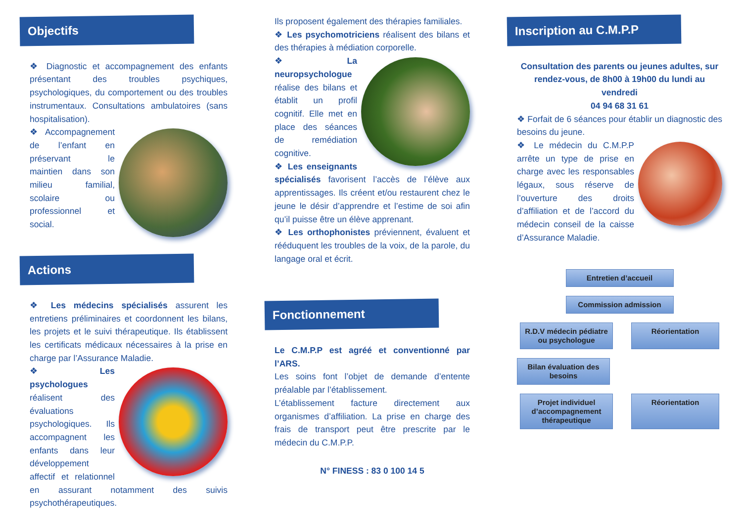Objectifs
❖ Diagnostic et accompagnement des enfants présentant des troubles psychiques, psychologiques, du comportement ou des troubles instrumentaux. Consultations ambulatoires (sans hospitalisation).
❖ Accompagnement de l’enfant en préservant le maintien dans son milieu familial, scolaire ou professionnel et social.
Actions
❖ Les médecins spécialisés assurent les entretiens préliminaires et coordonnent les bilans, les projets et le suivi thérapeutique. Ils établissent les certificats médicaux nécessaires à la prise en charge par l’Assurance Maladie.
❖ Les psychologues réalisent des évaluations psychologiques. Ils accompagnent les enfants dans leur développement affectif et relationnel en assurant notamment des suivis psychothérapeutiques.
Ils proposent également des thérapies familiales.
❖ Les psychomotriciens réalisent des bilans et des thérapies à médiation corporelle.
❖ La neuropsychologue réalise des bilans et établit un profil cognitif. Elle met en place des séances de remédiation cognitive.
❖ Les enseignants spécialisés favorisent l’accès de l’élève aux apprentissages. Ils créent et/ou restaurent chez le jeune le désir d’apprendre et l’estime de soi afin qu’il puisse être un élève apprenant.
❖ Les orthophonistes préviennent, évaluent et rééduquent les troubles de la voix, de la parole, du langage oral et écrit.
Fonctionnement
Le C.M.P.P est agréé et conventionné par l’ARS.
Les soins font l’objet de demande d’entente préalable par l’établissement.
L’établissement facture directement aux organismes d’affiliation. La prise en charge des frais de transport peut être prescrite par le médecin du C.M.P.P.
N° FINESS : 83 0 100 14 5
Inscription au C.M.P.P
Consultation des parents ou jeunes adultes, sur rendez-vous, de 8h00 à 19h00 du lundi au vendredi
04 94 68 31 61
❖ Forfait de 6 séances pour établir un diagnostic des besoins du jeune.
❖ Le médecin du C.M.P.P arrête un type de prise en charge avec les responsables légaux, sous réserve de l’ouverture des droits d’affiliation et de l’accord du médecin conseil de la caisse d’Assurance Maladie.
Entretien d’accueil
Commission admission
R.D.V médecin pédiatre ou psychologue
Réorientation
Bilan évaluation des besoins
Projet individuel d’accompagnement thérapeutique
Réorientation